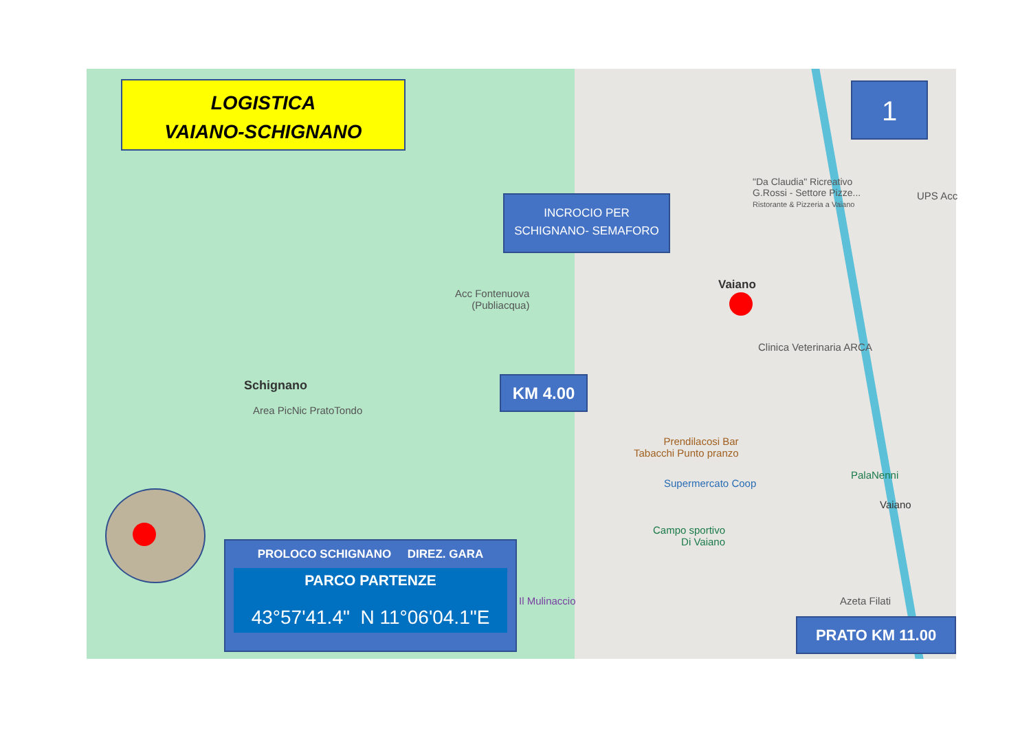LOGISTICA
VAIANO-SCHIGNANO
1
INCROCIO PER
SCHIGNANO- SEMAFORO
KM 4.00
PRATO KM 11.00
PROLOCO SCHIGNANO DIREZ. GARA
PARCO PARTENZE
43°57'41.4" N 11°06'04.1"E
Schignano
Area PicNic PratoTondo
Acc Fontenuova
(Publiacqua)
Vaiano
"Da Claudia" Ricreativo
G.Rossi - Settore Pizze...
Ristorante & Pizzeria a Vaiano
UPS Acc
Clinica Veterinaria ARCA
Prendilacosi Bar
Tabacchi Punto pranzo
Supermercato Coop
PalaNenni
Vaiano
Campo sportivo
Di Vaiano
Il Mulinaccio Azeta Filati